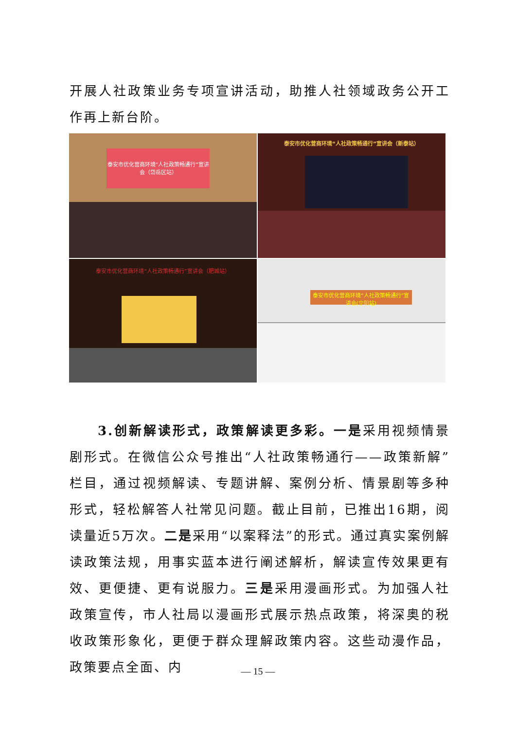开展人社政策业务专项宣讲活动，助推人社领域政务公开工作再上新台阶。
泰安市优化营商环境“人社政策畅通行”宣讲会（岱岳区站）
泰安市优化营商环境“人社政策畅通行”宣讲会（新泰站）
泰安市优化营商环境“人社政策畅通行”宣讲会（肥城站）
泰安市优化营商环境“人社政策畅通行”宣讲会(宁阳站)
3.创新解读形式，政策解读更多彩。一是采用视频情景剧形式。在微信公众号推出“人社政策畅通行——政策新解”栏目，通过视频解读、专题讲解、案例分析、情景剧等多种形式，轻松解答人社常见问题。截止目前，已推出16期，阅读量近5万次。二是采用“以案释法”的形式。通过真实案例解读政策法规，用事实蓝本进行阐述解析，解读宣传效果更有效、更便捷、更有说服力。三是采用漫画形式。为加强人社政策宣传，市人社局以漫画形式展示热点政策，将深奥的税收政策形象化，更便于群众理解政策内容。这些动漫作品，政策要点全面、内
— 15 —